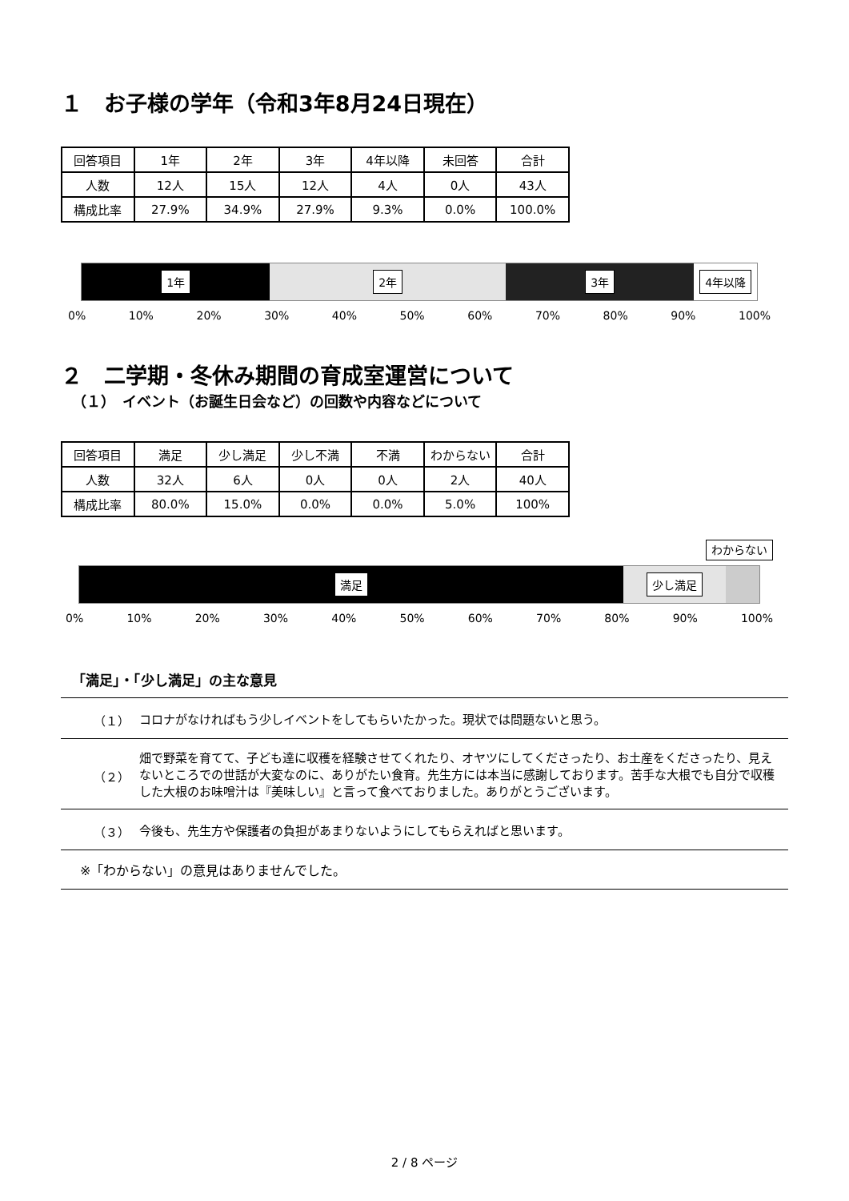１　お子様の学年（令和3年8月24日現在）
| 回答項目 | 1年 | 2年 | 3年 | 4年以降 | 未回答 | 合計 |
| 人数 | 12人 | 15人 | 12人 | 4人 | 0人 | 43人 |
| 構成比率 | 27.9% | 34.9% | 27.9% | 9.3% | 0.0% | 100.0% |
1年 2年 3年 4年以降
0% 10% 20% 30% 40% 50% 60% 70% 80% 90% 100%
２　二学期・冬休み期間の育成室運営について
（１）　イベント（お誕生日会など）の回数や内容などについて
| 回答項目 | 満足 | 少し満足 | 少し不満 | 不満 | わからない | 合計 |
| 人数 | 32人 | 6人 | 0人 | 0人 | 2人 | 40人 |
| 構成比率 | 80.0% | 15.0% | 0.0% | 0.0% | 5.0% | 100% |
わからない
満足 少し満足
0% 10% 20% 30% 40% 50% 60% 70% 80% 90% 100%
「満足」・「少し満足」の主な意見
| （１） | コロナがなければもう少しイベントをしてもらいたかった。現状では問題ないと思う。 |
| （２） | 畑で野菜を育てて、子ども達に収穫を経験させてくれたり、オヤツにしてくださったり、お土産をくださったり、見えないところでの世話が大変なのに、ありがたい食育。先生方には本当に感謝しております。苦手な大根でも自分で収穫した大根のお味噌汁は『美味しい』と言って食べておりました。ありがとうございます。 |
| （３） | 今後も、先生方や保護者の負担があまりないようにしてもらえればと思います。 |
| ※「わからない」の意見はありませんでした。 | |
2 / 8 ページ